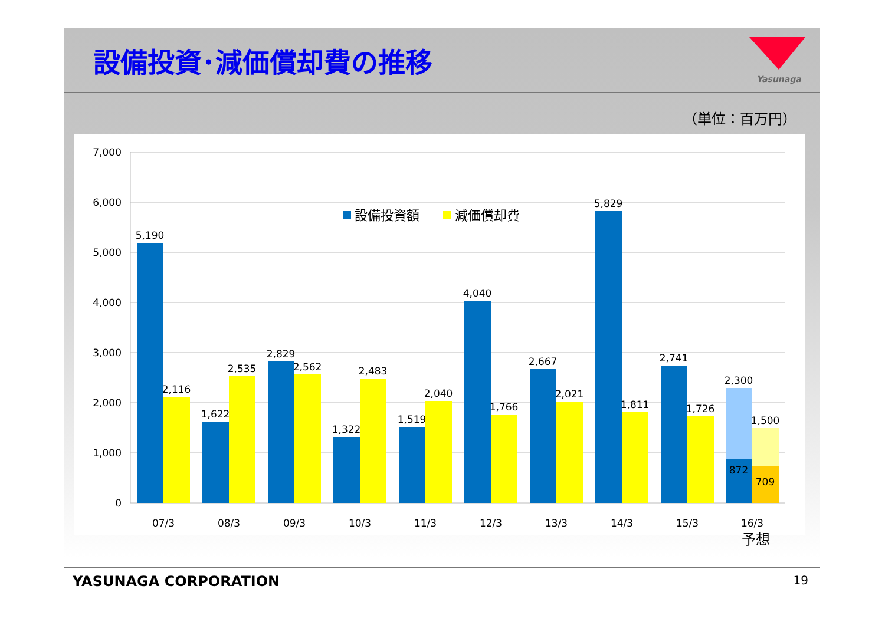設備投資･減価償却費の推移
Yasunaga
（単位：百万円）
7,000
6,000
5,000
4,000
3,000
2,000
1,000
0
設備投資額
減価償却費
5,190
2,116
1,622
2,535
2,829
2,562
1,322
2,483
1,519
2,040
4,040
1,766
2,667
2,021
5,829
1,811
2,741
1,726
2,300
1,500
872
709
07/3
08/3
09/3
10/3
11/3
12/3
13/3
14/3
15/3
16/3
予想
YASUNAGA CORPORATION 19